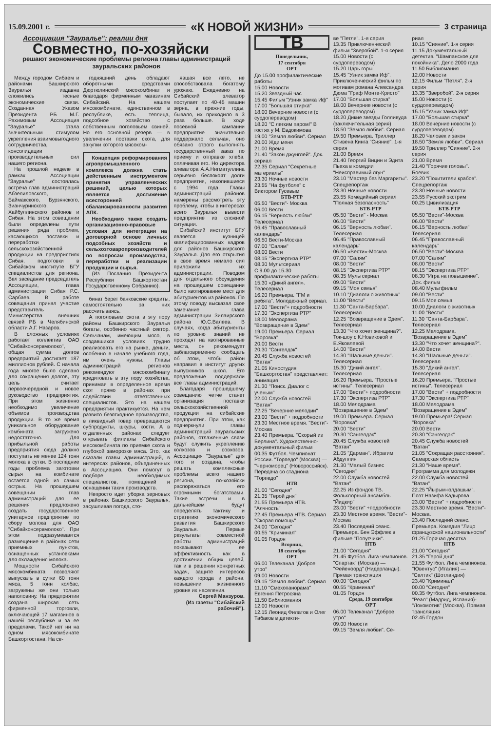15.09.2001 г. «К НОВОЙ ЖИЗНИ» 3 страница
Ассоциация "Зауралье": реалии дня
Совместно, по-хозяйски
решают экономические проблемы региона главы администраций зауральских районов
Между городом Сибаем и районами Башкирского Зауралья издавна сложились тесные экономические связи. Созданная Указом Президента РБ М.Г. Рахимовым Ассоциация "Зауралье" стала значительным стимулом укрепления взаимовыгодного сотрудничества, консолидации производительных сил нашего региона.
На прошлой неделе в рамках Ассоциации "Зауралье" состоялась встреча глав администраций Абзелиловского, Баймакского, Бурзянского, Зианчуринского, Хайбуллинского районов и Сибая. На этом совещании были определены пути решения ряда проблем, касающихся поставки и переработки сельскохозяйственной продукции на предприятиях Сибая, подготовки в Сибайском институте БГУ специалистов для региона. Вел заседание председатель Ассоциации, глава администрации Сибая Р.С. Сарбаев. В работе совещания принял участие представитель Министерства внешних связей РБ в Челябинской области А.Г. Назаров.
В сложных условиях работает коллектив ОАО "Сибайконсервмолоко", общая сумма долгов предприятий достигает 187 миллионов рублей. С начала года многое было сделано для сокращения долгов, эту цель считает первоочередной и новое руководство предприятия. При этом жизненно необходимо увеличение объемов производства продукции. В то же время уникальное оборудование комбината загружено недостаточно. Для прибыльной работы предприятия сюда должно поступать не менее 124 тонн молока в сутки. В последние годы проблема заготовки сырья на комбинате остается одной из самых острых. На прошедшем совещании глав администраций для ее решения предложено создать государственное унитарное предприятие по сбору молока для ОАО "Сибайконсервмолоко". При этом подразумевается размещение в районах сети приемных пунктов, оснащенных установками для охлаждения молока.
Мощности Сибайского мясокомбината позволяют выпускать в сутки 60 тонн мяса, 5 тонн колбас, загружены же они только наполовину. На предприятии создана широкая сеть фирменной торговли, включающей 17 магазинов в нашей республике и за ее пределами. Такой нет ни на одном мясокомбинате Башкортостана. На се-
годняшний день обладают оборотными средствами Дюртюлинский мясокомбинат и благодаря фирменным магазинам Сибайский. На нашем мясокомбинате, единственном в республике, есть теплица, подсобное хозяйство с собственным поголовьем свиней. Но его основной резерв — в увеличении поставки скота, для закупки которого мясоком-
Концепция реформирования агропромышленного комплекса должна стать действенным инструментом принятия управленческих решений, целью которых является достижение всесторонней сбалансированности развития АПК.
Необходимо также создать организационно-правовые условия для интеграции на договорной основе личных подсобных хозяйств и сельхозтоваропроизводителей по вопросам производства, переработки и реализации продукции и сырья.
(Из Послания Президента Республики Башкортостан Государственному Собранию).
бинат берет банковские кредиты, самостоятельно за них рассчитываясь.
А поголовьем скота в эту пору районы Башкирского Зауралья богаты, особенно частный сектор. Сельчанам, имеющим мясо, в создавшихся условиях трудно реализовать его на рынке, деньги, особенно в начале учебного года, им очень нужны. Главы администраций регионов рекомендуют мясокомбинату кредитовать в эту пору хозяйства, принимая в определенное время скот прямо в районах при содействии ответственных специалистов. Это на нашем предприятии практикуется. На нем развито безотходное производство, в ликвидный товар превращаются субпродукты, шкуры, кости. А в отдаленных районах следует открывать филиалы Сибайского мясокомбината по приемке скота и глубокой заморозке мяса. Это, как сказали главы администраций, в интересах районов, объединенных в Ассоциацию. Они помогут в подборе необходимых специалистов, помещений и оснащении таких производств.
Непросто идет уборка зерновых в районах Башкирского Зауралья, засушливая погода, сто-
явшая все лето, не способствовала богатому урожаю. Ежедневно на Сибайский элеватор поступает по 40-45 машин зерна, в прежние годы, бывало, их приходило в 3 раза больше. В ходе посевной кампании предприятие значительно поддержало сельчан, оно обязано строго выполнять государственный заказ по приему и отправке хлеба, оплачивая его. Но директора элеватора А.А.Нигматуллина серьезно беспокоят долги предприятия, накопившиеся с 1994 года. Главы администраций районов намерены рассмотреть эту проблему, чтобы в интересах всего Зауралья вывести предприятие из сложной ситуации.
Сибайский институт БГУ является кузницей квалифицированных кадров для районов Башкирского Зауралья. Для его открытия в свое время немало сил приложили их администрации. Поводом для отдельного обсуждения на прошедшем совещании было квотирование мест для абитуриентов из районов. По этому поводу высказал свое замечание глава администрации Зилаирского района Ю.С.Валеев. В случаях, когда абитуриенты по уровню знаний не проходят на квотированные места, он рекомендует заблаговременно сообщать об этом, чтобы район направил в институт других выпускников школ. Его предложение поддержали все главы администраций.
Благодаря прошедшему совещанию четче станет организация поставки сельскохозяйственной продукции на сибайские предприятия. При этом, как подчеркнули главы администраций зауральских районов, отлаженные связи будут служить укреплению колхозов и совхозов. Ассоциация "Зауралье" для того и создана, чтобы решать комплексные проблемы всего нашего региона, по-хозяйски распоряжаться его огромными богатствами. Такие встречи и в дальнейшем будут определять тактику и стратегию экономического развития Башкирского Зауралья. Первые результаты совместной работы администраций показывают ее эффективность как в достижении общих целей, так и в решении конкретных задач, защите интересов каждого города и района, повышении жизненного уровня их населения.
Сергей Манзуров.
(Из газеты "Сибайский рабочий").
ТВ
Понедельник,
17 сентября
ОРТ
До 15.00 профилактические работы
15.00 Новости
15.20 Звездный час
15.45 Фильм "Узник замка Иф"
17.00 "Большая стирка"
18.00 Вечерние новости (с сурдопереводом)
18.20 "С легким паром!" В гостях у М. Евдокимова
19.00 "Земля любви". Сериал
20.00 Жди меня
21.00 Время
21.40 "Закон джунглей". Док. сериал
22.35 Сериал "Секретные материалы"
23.30 Ночные новости
23.55 "На футболе" с Виктором Гусевым
БТВ-РТР
05.50 "Вести"- Москва
06.00 Вести
06.15 "Верность любви" Телесериал
06.45 "Православный календарь"
06.50 Вести-Москва
07.00 "Салям"
08.00 Вести
08.15 "Экспертиза РТР"
08.30 Мультсериал
С 9.00 до 15.30 профилактические работы
15.30 «Дикий ангел». Телесериал
16.20 Премьера. "FM и ребята". Молодежный сериал.
17.00 "Вести"+ подробности
17.30 "Экспертиза РТР"
18.00 Мелодрама "Возвращение в Эдем"
19.00 Премьера. Сериал "Воровка"
20.00 Вести
20.30 "Сэнгелдэк"
20.45 Служба новостей "Ватан"
21.05 Киностудия "Башкортостан" представляет: анимация
21.30 "Поиск. Диалог с ученым"
22.00 Служба новостей "Ватан"
22.25 "Вечерние мелодии"
23.00 "Вести" + подробности
23.30 Местное время. "Вести"-Москва
23.40 Премьера. "Скорый из Берлина". Художественно-документальный фильм
00.35 Футбол. Чемпионат России. "Торпедо" (Москва) — "Черноморец" (Новороссийск). Передача со стадиона "Торпедо"
НТВ
21.00 "Сегодня"
21.35 "Герой дня"
21.55 Премьера НТВ. "Алчность"
22.45 Премьера НТВ. Сериал "Скорая помощь"
24.00 "Сегодня"
00.55 "Криминал"
01.05 Гордон
Вторник,
18 сентября
ОРТ
06.00 Телеканал "Доброе утро"
09.00 Новости
09.15 "Земля любви". Сериал
11.10 "Смехопанорама" Евгения Петросяна
11.50 Библиомания
12.00 Новости
12.15 Леонид Филатов и Олег Табаков в детекти-
ве "Петля". 1-я серия
13.35 Приключенческий фильм "Зверобой". 1-я серия
15.00 Новости (с сурдопереводом)
15.20 Царь горы
15.45 "Узник замка Иф". Приключенческий фильм по мотивам романа Александра Дюма "Граф Монте-Кристо"
17.00 "Большая стирка"
18.00 Вечерние новости (с сурдопереводом)
18.20 Дикие звезды Голливуда (заключительная серия)
18.50 "Земля любви". Сериал
19.50 Премьера. Триллер Стивена Кинга "Сияние". 1-я серия
21.00 Время
21.40 Георгий Вицин и Эдита Пьеха в комедии "Неисправимый лгун"
23.10 "Мастер без Маргариты". Спецрепортаж
23.30 Ночные новости
23.55 Комедийный сериал "Полная безопасность"
БТВ-РТР
05.50 "Вести" - Москва
06.00 "Вести"
06.15 "Верность любви". Телесериал
06.45 "Православный календарь"
06.50 «Вести»-Москва
07.00 "Салям"
08.00 "Вести"
08.15 "Экспертиза РТР"
08.35 Мультсериал
09.00 "Вести"
09.15 "Моя семья"
10.10 "Диалоги о животных"
11.00 "Вести"
11.30 "Санта-Барбара". Телесериал
12.25 "Возвращение в Эдем". Телесериал
13.30 "Что хочет женщина?". Ток-шоу с К.Новиковой и Е.Яковлевой
14.00 "Вести"
14.30 "Шальные деньги". Телесериал
15.30 "Дикий ангел". Телесериал
16.20 Премьера. "Простые истины". Телесериал
17.00 "Вести"+ подробности
17.30 "Экспертиза РТР"
18.00 Мелодрама "Возвращение в Эдем"
19.00 Премьера. Сериал "Воровка"
20.00 "Вести"
20.30 "Сэнгелдэк"
20.45 Служба новостей "Ватан"
21.05 "Дарман". Ибрагим Абдуллин
21.30 "Малый бизнес "Сегодня"
22.00 Служба новостей "Ватан"
22.25 Из фондов ТВ. Фольклорный ансамбль "Йидкир"
23.00 "Вести" +подробности
23.30 Местное время. "Вести"-Москва
23.40 Последний сеанс. Премьера. Бен Эффлек в фильме "Попутчики".
НТВ
21.00 "Сегодня"
21.45 Футбол. Лига чемпионов. "Спартак" (Москва) — "Фейеноорд" (Нидерланды). Прямая трансляция
00.00 "Сегодня"
00.55 "Криминал"
01.05 Гордон
Среда, 19 сентября
ОРТ
06.00 Телеканал "Доброе утро"
09.00 Новости
09.15 "Земля любви". Се-
риал
10.15 "Сияние". 1-я серия
11.15 Документальный детектив. "Шампанское для покойника". Дело 2000 года
11.50 Библиомания
12.00 Новости
12.15 Фильм "Петля". 2-я серия
13.35 "Зверобой". 2-я серия
15.00 Новости (с сурдопереводом)
15.15 "Узник замка Иф"
17.00 "Большая стирка"
18.00 Вечерние новости (с сурдопереводом)
18.20 Человек и закон
18.50 "Земля любви". Сериал
19.50 Триллер "Сияние". 2-я серия
21.00 Время
21.40 "Горячие головы". Боевик
23.20 "Похитители крабов". Спецрепортаж
23.30 Ночные новости
23.55 Русский экстрим
00.25 Цивилизация
БТВ-РТР
05.50 "Вести"-Москва
06.00 "Вести"
06.15 "Верность любви" Телесериал
06.45 "Православный календарь"
06.50 "Вести"-Москва
07.00 "Салям"
08.00 "Вести"
08.15 "Экспертиза РТР"
08.30 "Игра на повышение". Док. фильм
08.40 Мультфильм
09.00 "Вести"
09.15 Моя семья
10.00 Диалоги о животных
11.00 "Вести"
11.30 "Санта-Барбара". Телесериал
12.25 Мелодрама. "Возвращение в Эдем"
13.30 "Что хочет женщина?".
14.00 Вести
14.30 "Шальные деньги". Телесериал
15.30 "Дикий ангел". Телесериал
16.20 Премьера. "Простые истины". Телесериал
17.00 "Вести" + подробности
17.30 "Экспертиза РТР"
18.00 Мелодрама "Возвращение в Эдем"
19.00 Премьера! Сериал "Воровка"
20.00 Вести
20.30 "Сэнгелдэк"
20.45 Служба новостей "Ватан"
21.05 "Сокращая расстояния". Самарская область
21.30 "Наше время". Программа для молодежи
22.00 Служба новостей "Ватан"
22.25 "Йырым-юлдашым". Поэт Назифа Кадырова
23.00 "Вести" + подробности
23.30 Местное время. "Вести"-Москва.
23.40 Последний сеанс. Премьера. Комедия "Лицо французской национальности"
01.25 Горячая десятка
НТВ
21.00 "Сегодня"
21.35 "Герой дня"
21.55 Футбол. Лига чемпионов. "Ювентус" (Италия) — "Селтик" (Шотландия)
23.40 "Криминал"
00.00 "Сегодня"
00.35 Футбол. Лига чемпионов. "Реал" (Мадрид, Испания)- "Локомотив" (Москва). Прямая трансляция
02.45 Гордон